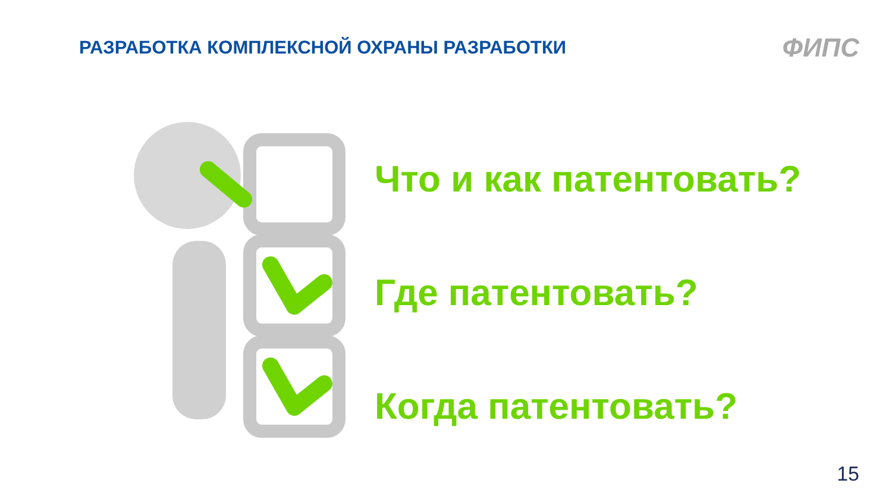РАЗРАБОТКА КОМПЛЕКСНОЙ ОХРАНЫ РАЗРАБОТКИ
ФИПС
Что и как патентовать?
Где патентовать?
Когда патентовать?
15